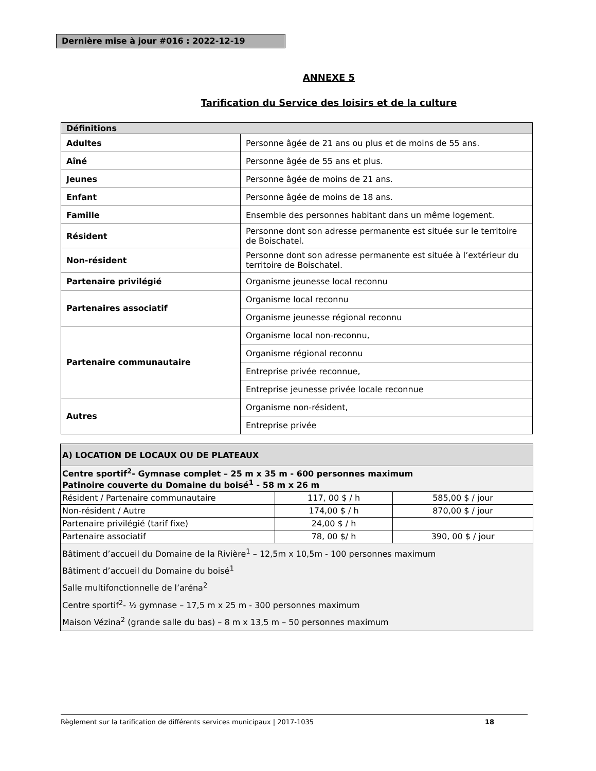Dernière mise à jour #016 : 2022-12-19
ANNEXE 5
Tarification du Service des loisirs et de la culture
| Définitions | |
| Adultes | Personne âgée de 21 ans ou plus et de moins de 55 ans. |
| Aîné | Personne âgée de 55 ans et plus. |
| Jeunes | Personne âgée de moins de 21 ans. |
| Enfant | Personne âgée de moins de 18 ans. |
| Famille | Ensemble des personnes habitant dans un même logement. |
| Résident | Personne dont son adresse permanente est située sur le territoire de Boischatel. |
| Non-résident | Personne dont son adresse permanente est située à l’extérieur du territoire de Boischatel. |
| Partenaire privilégié | Organisme jeunesse local reconnu |
| Partenaires associatif | Organisme local reconnu |
| | Organisme jeunesse régional reconnu |
| Partenaire communautaire | Organisme local non-reconnu, |
| | Organisme régional reconnu |
| | Entreprise privée reconnue, |
| | Entreprise jeunesse privée locale reconnue |
| Autres | Organisme non-résident, |
| | Entreprise privée |
| A) LOCATION DE LOCAUX OU DE PLATEAUX | | |
| Centre sportif<sup>2</sup>- Gymnase complet – 25 m x 35 m - 600 personnes maximum Patinoire couverte du Domaine du boisé<sup>1</sup> - 58 m x 26 m | | |
| Résident / Partenaire communautaire | 117, 00 $ / h | 585,00 $ / jour |
| Non-résident / Autre | 174,00 $ / h | 870,00 $ / jour |
| Partenaire privilégié (tarif fixe) | 24,00 $ / h | |
| Partenaire associatif | 78, 00 $/ h | 390, 00 $ / jour |
| Bâtiment d’accueil du Domaine de la Rivière<sup>1</sup> – 12,5m x 10,5m - 100 personnes maximum Bâtiment d’accueil du Domaine du boisé<sup>1</sup> Salle multifonctionnelle de l’aréna<sup>2</sup> Centre sportif<sup>2</sup>- ½ gymnase – 17,5 m x 25 m - 300 personnes maximum Maison Vézina<sup>2</sup> (grande salle du bas) – 8 m x 13,5 m – 50 personnes maximum | | |
Règlement sur la tarification de différents services municipaux | 2017-1035 18